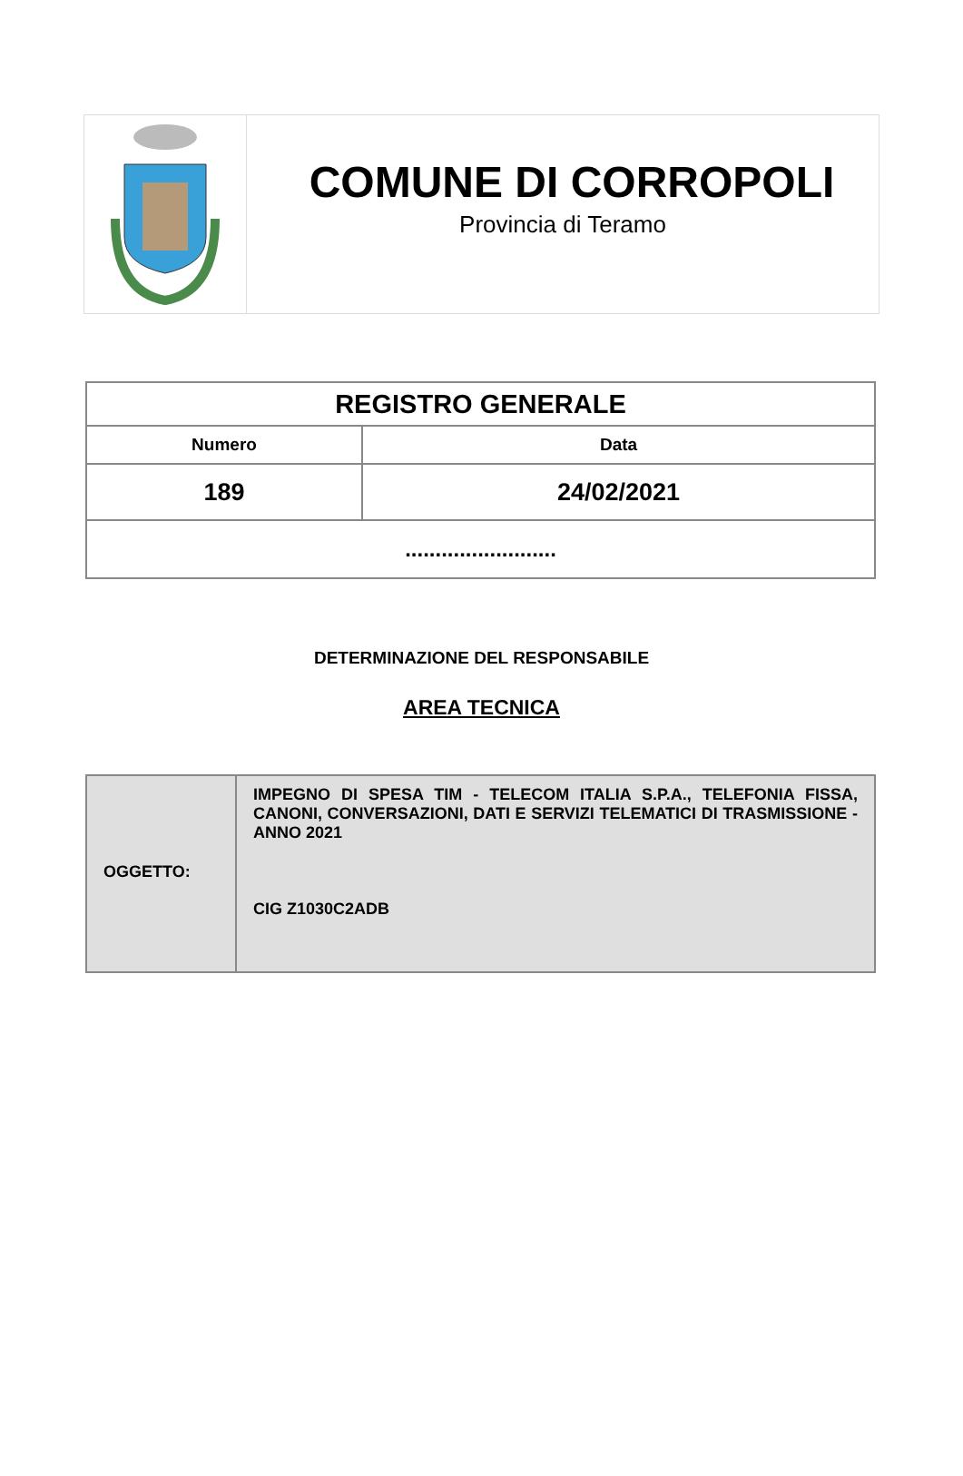COMUNE DI CORROPOLI
Provincia di Teramo
| REGISTRO GENERALE | |
| --- | --- |
| Numero | Data |
| 189 | 24/02/2021 |
| ......................... | |
DETERMINAZIONE DEL RESPONSABILE
AREA TECNICA
| OGGETTO: | IMPEGNO DI SPESA TIM - TELECOM ITALIA S.P.A., TELEFONIA FISSA, CANONI, CONVERSAZIONI, DATI E SERVIZI TELEMATICI DI TRASMISSIONE - ANNO 2021 CIG Z1030C2ADB |